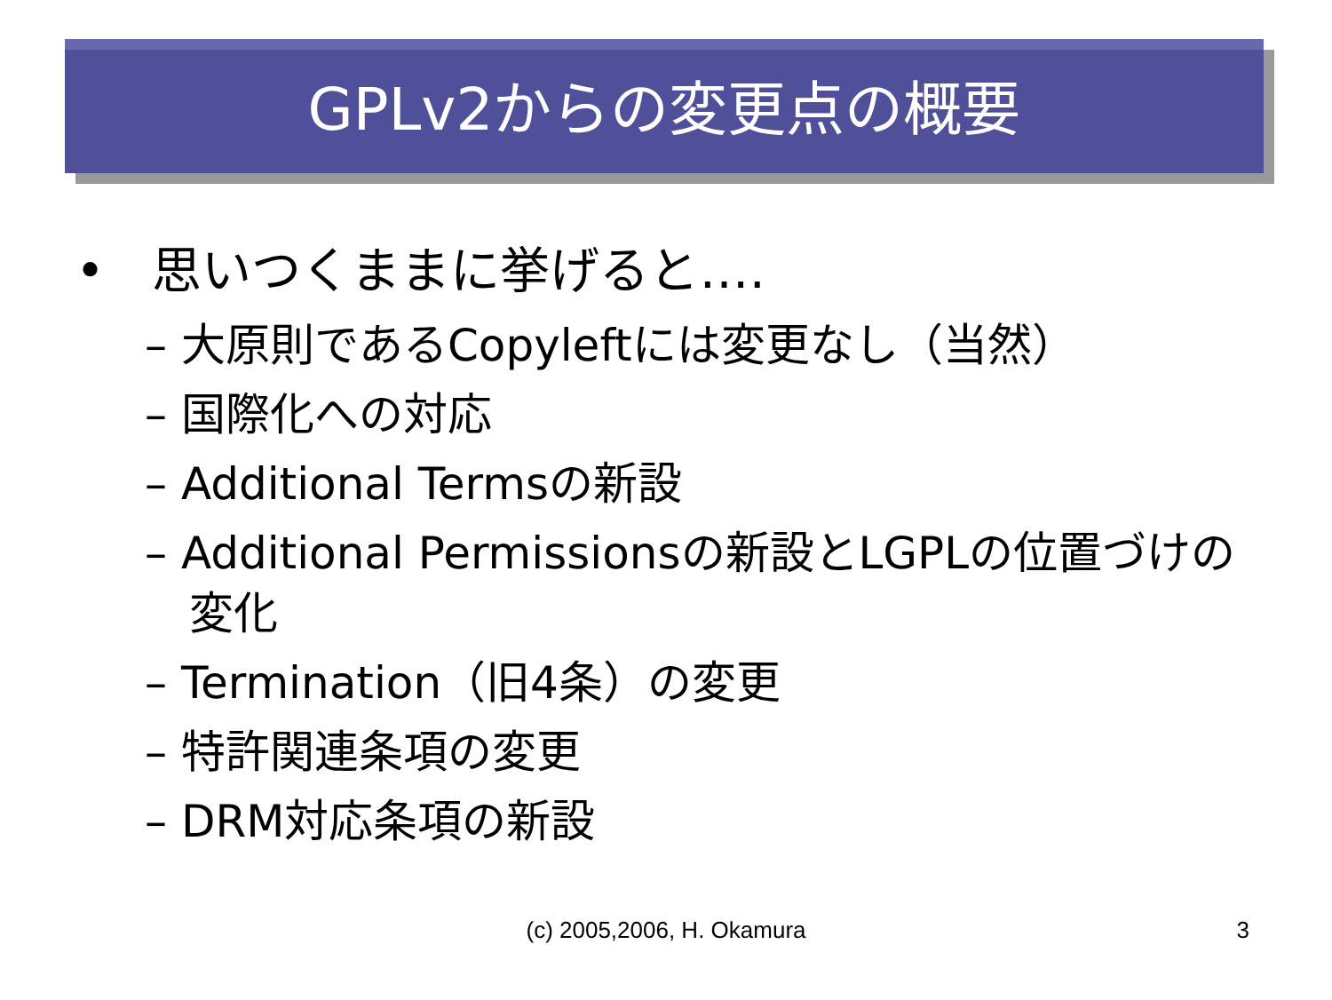GPLv2からの変更点の概要
• 思いつくままに挙げると‥‥
– 大原則であるCopyleftには変更なし（当然）
– 国際化への対応
– Additional Termsの新設
– Additional Permissionsの新設とLGPLの位置づけの変化
– Termination（旧4条）の変更
– 特許関連条項の変更
– DRM対応条項の新設
(c) 2005,2006, H. Okamura 3